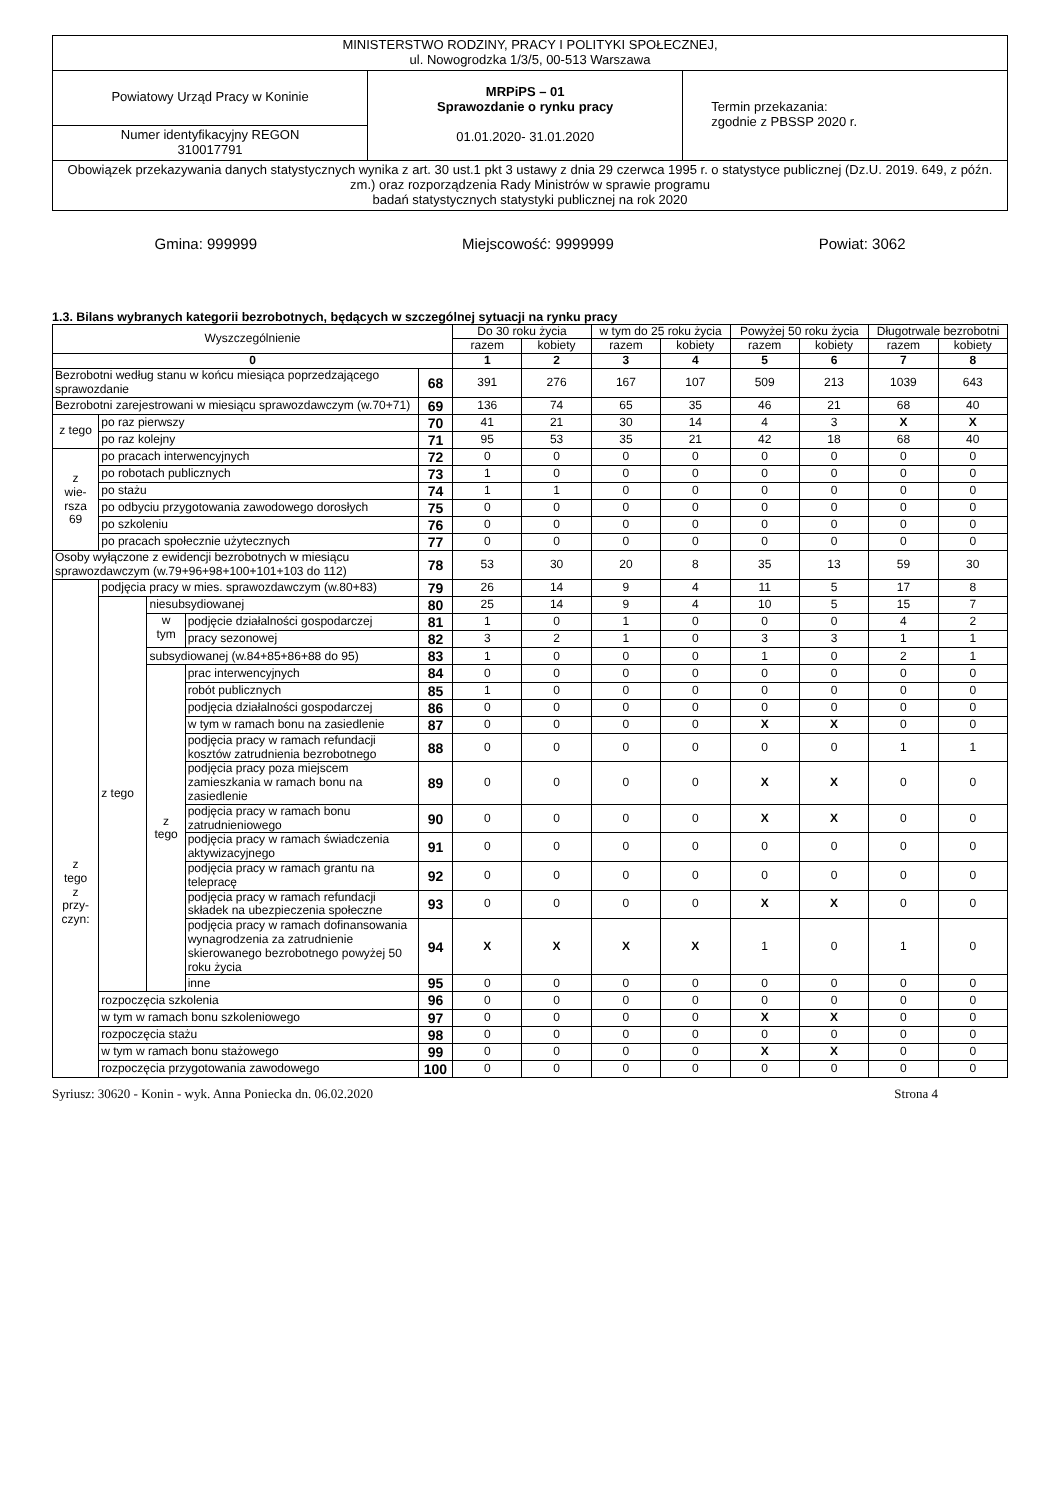| MINISTERSTWO RODZINY, PRACY I POLITYKI SPOŁECZNEJ, ul. Nowogrodzka 1/3/5, 00-513 Warszawa | | |
| Powiatowy Urząd Pracy w Koninie | MRPiPS – 01 Sprawozdanie o rynku pracy 01.01.2020- 31.01.2020 | Termin przekazania: zgodnie z PBSSP 2020 r. |
| Numer identyfikacyjny REGON 310017791 | | |
| Obowiązek przekazywania danych statystycznych wynika z art. 30 ust.1 pkt 3 ustawy z dnia 29 czerwca 1995 r. o statystyce publicznej (Dz.U. 2019. 649, z późn. zm.) oraz rozporządzenia Rady Ministrów w sprawie programu badań statystycznych statystyki publicznej na rok 2020 | | |
Gmina: 999999 Miejscowość: 9999999 Powiat: 3062
1.3. Bilans wybranych kategorii bezrobotnych, będących w szczególnej sytuacji na rynku pracy
| Wyszczególnienie | | | | | Do 30 roku życia | | w tym do 25 roku życia | | Powyżej 50 roku życia | | Długotrwale bezrobotni | |
| | | | | | razem | kobiety | razem | kobiety | razem | kobiety | razem | kobiety |
| 0 | | | | | 1 | 2 | 3 | 4 | 5 | 6 | 7 | 8 |
| Bezrobotni według stanu w końcu miesiąca poprzedzającego sprawozdanie | | | | 68 | 391 | 276 | 167 | 107 | 509 | 213 | 1039 | 643 |
| Bezrobotni zarejestrowani w miesiącu sprawozdawczym (w.70+71) | | | | 69 | 136 | 74 | 65 | 35 | 46 | 21 | 68 | 40 |
| z tego | po raz pierwszy | | | 70 | 41 | 21 | 30 | 14 | 4 | 3 | X | X |
| | po raz kolejny | | | 71 | 95 | 53 | 35 | 21 | 42 | 18 | 68 | 40 |
| z wie- rsza 69 | po pracach interwencyjnych | | | 72 | 0 | 0 | 0 | 0 | 0 | 0 | 0 | 0 |
| | po robotach publicznych | | | 73 | 1 | 0 | 0 | 0 | 0 | 0 | 0 | 0 |
| | po stażu | | | 74 | 1 | 1 | 0 | 0 | 0 | 0 | 0 | 0 |
| | po odbyciu przygotowania zawodowego dorosłych | | | 75 | 0 | 0 | 0 | 0 | 0 | 0 | 0 | 0 |
| | po szkoleniu | | | 76 | 0 | 0 | 0 | 0 | 0 | 0 | 0 | 0 |
| | po pracach społecznie użytecznych | | | 77 | 0 | 0 | 0 | 0 | 0 | 0 | 0 | 0 |
| Osoby wyłączone z ewidencji bezrobotnych w miesiącu sprawozdawczym (w.79+96+98+100+101+103 do 112) | | | | 78 | 53 | 30 | 20 | 8 | 35 | 13 | 59 | 30 |
| z tego z przy- czyn: | podjęcia pracy w mies. sprawozdawczym (w.80+83) | | | 79 | 26 | 14 | 9 | 4 | 11 | 5 | 17 | 8 |
| | z tego | niesubsydiowanej | | 80 | 25 | 14 | 9 | 4 | 10 | 5 | 15 | 7 |
| | | w tym | podjęcie działalności gospodarczej | 81 | 1 | 0 | 1 | 0 | 0 | 0 | 4 | 2 |
| | | | pracy sezonowej | 82 | 3 | 2 | 1 | 0 | 3 | 3 | 1 | 1 |
| | | subsydiowanej (w.84+85+86+88 do 95) | | 83 | 1 | 0 | 0 | 0 | 1 | 0 | 2 | 1 |
| | | z tego | prac interwencyjnych | 84 | 0 | 0 | 0 | 0 | 0 | 0 | 0 | 0 |
| | | | robót publicznych | 85 | 1 | 0 | 0 | 0 | 0 | 0 | 0 | 0 |
| | | | podjęcia działalności gospodarczej | 86 | 0 | 0 | 0 | 0 | 0 | 0 | 0 | 0 |
| | | | w tym w ramach bonu na zasiedlenie | 87 | 0 | 0 | 0 | 0 | X | X | 0 | 0 |
| | | | podjęcia pracy w ramach refundacji kosztów zatrudnienia bezrobotnego | 88 | 0 | 0 | 0 | 0 | 0 | 0 | 1 | 1 |
| | | | podjęcia pracy poza miejscem zamieszkania w ramach bonu na zasiedlenie | 89 | 0 | 0 | 0 | 0 | X | X | 0 | 0 |
| | | | podjęcia pracy w ramach bonu zatrudnieniowego | 90 | 0 | 0 | 0 | 0 | X | X | 0 | 0 |
| | | | podjęcia pracy w ramach świadczenia aktywizacyjnego | 91 | 0 | 0 | 0 | 0 | 0 | 0 | 0 | 0 |
| | | | podjęcia pracy w ramach grantu na telepracę | 92 | 0 | 0 | 0 | 0 | 0 | 0 | 0 | 0 |
| | | | podjęcia pracy w ramach refundacji składek na ubezpieczenia społeczne | 93 | 0 | 0 | 0 | 0 | X | X | 0 | 0 |
| | | | podjęcia pracy w ramach dofinansowania wynagrodzenia za zatrudnienie skierowanego bezrobotnego powyżej 50 roku życia | 94 | X | X | X | X | 1 | 0 | 1 | 0 |
| | | | inne | 95 | 0 | 0 | 0 | 0 | 0 | 0 | 0 | 0 |
| | rozpoczęcia szkolenia | | | 96 | 0 | 0 | 0 | 0 | 0 | 0 | 0 | 0 |
| | w tym w ramach bonu szkoleniowego | | | 97 | 0 | 0 | 0 | 0 | X | X | 0 | 0 |
| | rozpoczęcia stażu | | | 98 | 0 | 0 | 0 | 0 | 0 | 0 | 0 | 0 |
| | w tym w ramach bonu stażowego | | | 99 | 0 | 0 | 0 | 0 | X | X | 0 | 0 |
| | rozpoczęcia przygotowania zawodowego | | | 100 | 0 | 0 | 0 | 0 | 0 | 0 | 0 | 0 |
Syriusz: 30620 - Konin - wyk. Anna Poniecka dn. 06.02.2020 Strona 4